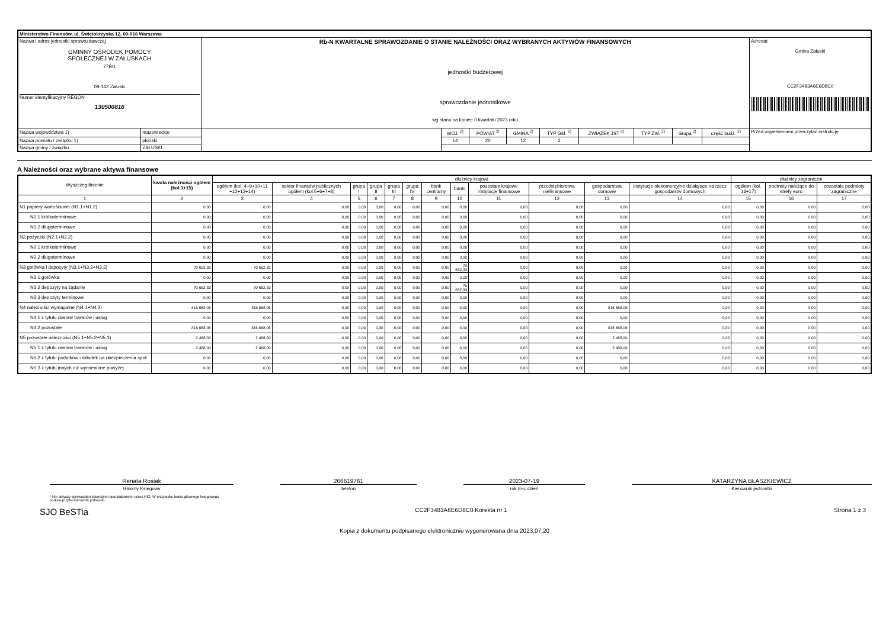| Ministerstwo Finansów, ul. Świętokrzyska 12, 00-916 Warszawa | | | | | | | | | | | |
| Nazwa i adres jednostki sprawozdawczej GMINNY OŚRODEK POMOCY SPOŁECZNEJ W ZAŁUSKACH 77B/1 09-142 Załuski Numer identyfikacyjny REGON 130500816 | | Rb-N KWARTALNE SPRAWOZDANIE O STANIE NALEŻNOŚCI ORAZ WYBRANYCH AKTYWÓW FINANSOWYCH jednostki budżetowej sprawozdanie jednostkowe wg stanu na koniec II kwartału 2023 roku | | | | | | | | | Adresat: Gmina Załuski CC2F3483A6E6D8C0 |
| Nazwa województwa 1) | mazowieckie | | WOJ. <sup>2)</sup> | POWIAT <sup>2)</sup> | GMINA <sup>2)</sup> | TYP GM. <sup>2)</sup> | ZWIĄZEK JST <sup>2)</sup> | TYP ZW. <sup>2)</sup> | Grupa <sup>2)</sup> | część budż. <sup>2)</sup> | Przed wypełnieniem przeczytać instrukcję |
| Nazwa powiatu / związku 1) | płoński | | 14 | 20 | 12 | 2 | | | | | |
| Nazwa gminy / związku | ZAŁUSKI | | | | | | | | | | |
A Należności oraz wybrane aktywa finansowe
| Wyszczególnienie | kwota należności ogółem (kol.3+15) | dłużnicy krajowi | | | | | | | | | | | | dłużnicy zagraniczni | | |
| --- | --- | --- | --- | --- | --- | --- | --- | --- | --- | --- | --- | --- | --- | --- | --- | --- |
| | | ogółem (kol. 4+9+10+11 +12+13+14) | sektor finansów publicznych ogółem (kol.5+6+7+8) | grupa I | grupa II | grupa III | grupa IV | bank centralny | banki | pozostałe krajowe instytucje finansowe | przedsiębiorstwa niefinansowe | gospodarstwa domowe | instytucje niekomercyjne działające na rzecz gospodarstw domowych | ogółem (kol. 16+17) | podmoty należące do strefy euro | pozostałe podmioty zagraniczne |
| 1 | 2 | 3 | 4 | 5 | 6 | 7 | 8 | 9 | 10 | 11 | 12 | 13 | 14 | 15 | 16 | 17 |
| N1 papiery wartościowe (N1.1+N1.2) | 0,00 | 0,00 | 0,00 | 0,00 | 0,00 | 0,00 | 0,00 | 0,00 | 0,00 | 0,00 | 0,00 | 0,00 | 0,00 | 0,00 | 0,00 | 0,00 |
| N1.1 krótkoterminowe | 0,00 | 0,00 | 0,00 | 0,00 | 0,00 | 0,00 | 0,00 | 0,00 | 0,00 | 0,00 | 0,00 | 0,00 | 0,00 | 0,00 | 0,00 | 0,00 |
| N1.2 długoterminowe | 0,00 | 0,00 | 0,00 | 0,00 | 0,00 | 0,00 | 0,00 | 0,00 | 0,00 | 0,00 | 0,00 | 0,00 | 0,00 | 0,00 | 0,00 | 0,00 |
| N2 pożyczki (N2.1+N2,2) | 0,00 | 0,00 | 0,00 | 0,00 | 0,00 | 0,00 | 0,00 | 0,00 | 0,00 | 0,00 | 0,00 | 0,00 | 0,00 | 0,00 | 0,00 | 0,00 |
| N2.1 krótkoterminowe | 0,00 | 0,00 | 0,00 | 0,00 | 0,00 | 0,00 | 0,00 | 0,00 | 0,00 | 0,00 | 0,00 | 0,00 | 0,00 | 0,00 | 0,00 | 0,00 |
| N2.2 długoterminowe | 0,00 | 0,00 | 0,00 | 0,00 | 0,00 | 0,00 | 0,00 | 0,00 | 0,00 | 0,00 | 0,00 | 0,00 | 0,00 | 0,00 | 0,00 | 0,00 |
| N3 gotówka i depozyty (N3.1+N3.2+N3.3) | 70 652,33 | 70 652,33 | 0,00 | 0,00 | 0,00 | 0,00 | 0,00 | 0,00 | 70 652,33 | 0,00 | 0,00 | 0,00 | 0,00 | 0,00 | 0,00 | 0,00 |
| N3.1 gotówka | 0,00 | 0,00 | 0,00 | 0,00 | 0,00 | 0,00 | 0,00 | 0,00 | 0,00 | 0,00 | 0,00 | 0,00 | 0,00 | 0,00 | 0,00 | 0,00 |
| N3.2 depozyty na żądanie | 70 652,33 | 70 652,33 | 0,00 | 0,00 | 0,00 | 0,00 | 0,00 | 0,00 | 70 652,33 | 0,00 | 0,00 | 0,00 | 0,00 | 0,00 | 0,00 | 0,00 |
| N3.3 depozyty terminowe | 0,00 | 0,00 | 0,00 | 0,00 | 0,00 | 0,00 | 0,00 | 0,00 | 0,00 | 0,00 | 0,00 | 0,00 | 0,00 | 0,00 | 0,00 | 0,00 |
| N4 należności wymagalne (N4.1+N4.2) | 816 668,06 | 816 668,06 | 0,00 | 0,00 | 0,00 | 0,00 | 0,00 | 0,00 | 0,00 | 0,00 | 0,00 | 816 668,06 | 0,00 | 0,00 | 0,00 | 0,00 |
| N4.1 z tytułu dostaw towarów i usług | 0,00 | 0,00 | 0,00 | 0,00 | 0,00 | 0,00 | 0,00 | 0,00 | 0,00 | 0,00 | 0,00 | 0,00 | 0,00 | 0,00 | 0,00 | 0,00 |
| N4.2 pozostałe | 816 668,06 | 816 668,06 | 0,00 | 0,00 | 0,00 | 0,00 | 0,00 | 0,00 | 0,00 | 0,00 | 0,00 | 816 668,06 | 0,00 | 0,00 | 0,00 | 0,00 |
| N5 pozostałe należności (N5.1+N5.2+N5.3) | 2 488,00 | 2 488,00 | 0,00 | 0,00 | 0,00 | 0,00 | 0,00 | 0,00 | 0,00 | 0,00 | 0,00 | 2 488,00 | 0,00 | 0,00 | 0,00 | 0,00 |
| N5.1 z tytułu dostaw towarów i usług | 2 488,00 | 2 488,00 | 0,00 | 0,00 | 0,00 | 0,00 | 0,00 | 0,00 | 0,00 | 0,00 | 0,00 | 2 488,00 | 0,00 | 0,00 | 0,00 | 0,00 |
| N5.2 z tytułu podatków i składek na ubezpieczenia społ. | 0,00 | 0,00 | 0,00 | 0,00 | 0,00 | 0,00 | 0,00 | 0,00 | 0,00 | 0,00 | 0,00 | 0,00 | 0,00 | 0,00 | 0,00 | 0,00 |
| N5.3 z tytułu innych niż wymienione powyżej | 0,00 | 0,00 | 0,00 | 0,00 | 0,00 | 0,00 | 0,00 | 0,00 | 0,00 | 0,00 | 0,00 | 0,00 | 0,00 | 0,00 | 0,00 | 0,00 |
Renata Rosiak
Główny Księgowy
266619761
telefon
2023-07-19
rok m-c dzień
KATARZYNA BŁASZKIEWICZ
Kierownik jednostki
* Nie dotyczy sprawozdań zbiorczych sporządzanych przez RIO. W przypadku braku głównego księgowego
podpisuje tylko kierownik jednostki.
SJO BeSTia CC2F3483A6E6D8C0 Korekta nr 1 Strona 1 z 3
Kopia z dokumentu podpisanego elektronicznie wygenerowana dnia 2023.07.20